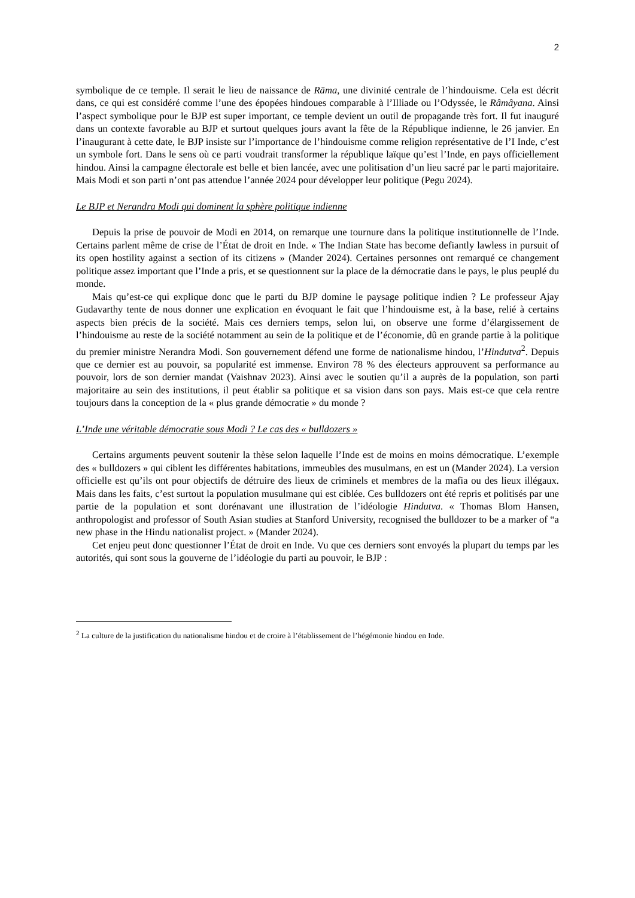2
symbolique de ce temple. Il serait le lieu de naissance de Rāma, une divinité centrale de l’hindouisme. Cela est décrit dans, ce qui est considéré comme l’une des épopées hindoues comparable à l’Illiade ou l’Odyssée, le Râmâyana. Ainsi l’aspect symbolique pour le BJP est super important, ce temple devient un outil de propagande très fort. Il fut inauguré dans un contexte favorable au BJP et surtout quelques jours avant la fête de la République indienne, le 26 janvier. En l’inaugurant à cette date, le BJP insiste sur l’importance de l’hindouisme comme religion représentative de l’I Inde, c’est un symbole fort. Dans le sens où ce parti voudrait transformer la république laïque qu’est l’Inde, en pays officiellement hindou. Ainsi la campagne électorale est belle et bien lancée, avec une politisation d’un lieu sacré par le parti majoritaire. Mais Modi et son parti n’ont pas attendue l’année 2024 pour développer leur politique (Pegu 2024).
Le BJP et Nerandra Modi qui dominent la sphère politique indienne
Depuis la prise de pouvoir de Modi en 2014, on remarque une tournure dans la politique institutionnelle de l’Inde. Certains parlent même de crise de l’État de droit en Inde. « The Indian State has become defiantly lawless in pursuit of its open hostility against a section of its citizens » (Mander 2024). Certaines personnes ont remarqué ce changement politique assez important que l’Inde a pris, et se questionnent sur la place de la démocratie dans le pays, le plus peuplé du monde.
Mais qu’est-ce qui explique donc que le parti du BJP domine le paysage politique indien ? Le professeur Ajay Gudavarthy tente de nous donner une explication en évoquant le fait que l’hindouisme est, à la base, relié à certains aspects bien précis de la société. Mais ces derniers temps, selon lui, on observe une forme d’élargissement de l’hindouisme au reste de la société notamment au sein de la politique et de l’économie, dû en grande partie à la politique du premier ministre Nerandra Modi. Son gouvernement défend une forme de nationalisme hindou, l’Hindutva<sup>2</sup>. Depuis que ce dernier est au pouvoir, sa popularité est immense. Environ 78 % des électeurs approuvent sa performance au pouvoir, lors de son dernier mandat (Vaishnav 2023). Ainsi avec le soutien qu’il a auprès de la population, son parti majoritaire au sein des institutions, il peut établir sa politique et sa vision dans son pays. Mais est-ce que cela rentre toujours dans la conception de la « plus grande démocratie » du monde ?
L’Inde une véritable démocratie sous Modi ? Le cas des « bulldozers »
Certains arguments peuvent soutenir la thèse selon laquelle l’Inde est de moins en moins démocratique. L’exemple des « bulldozers » qui ciblent les différentes habitations, immeubles des musulmans, en est un (Mander 2024). La version officielle est qu’ils ont pour objectifs de détruire des lieux de criminels et membres de la mafia ou des lieux illégaux. Mais dans les faits, c’est surtout la population musulmane qui est ciblée. Ces bulldozers ont été repris et politisés par une partie de la population et sont dorénavant une illustration de l’idéologie Hindutva. « Thomas Blom Hansen, anthropologist and professor of South Asian studies at Stanford University, recognised the bulldozer to be a marker of “a new phase in the Hindu nationalist project. » (Mander 2024).
Cet enjeu peut donc questionner l’État de droit en Inde. Vu que ces derniers sont envoyés la plupart du temps par les autorités, qui sont sous la gouverne de l’idéologie du parti au pouvoir, le BJP :
<sup>2</sup> La culture de la justification du nationalisme hindou et de croire à l’établissement de l’hégémonie hindou en Inde.